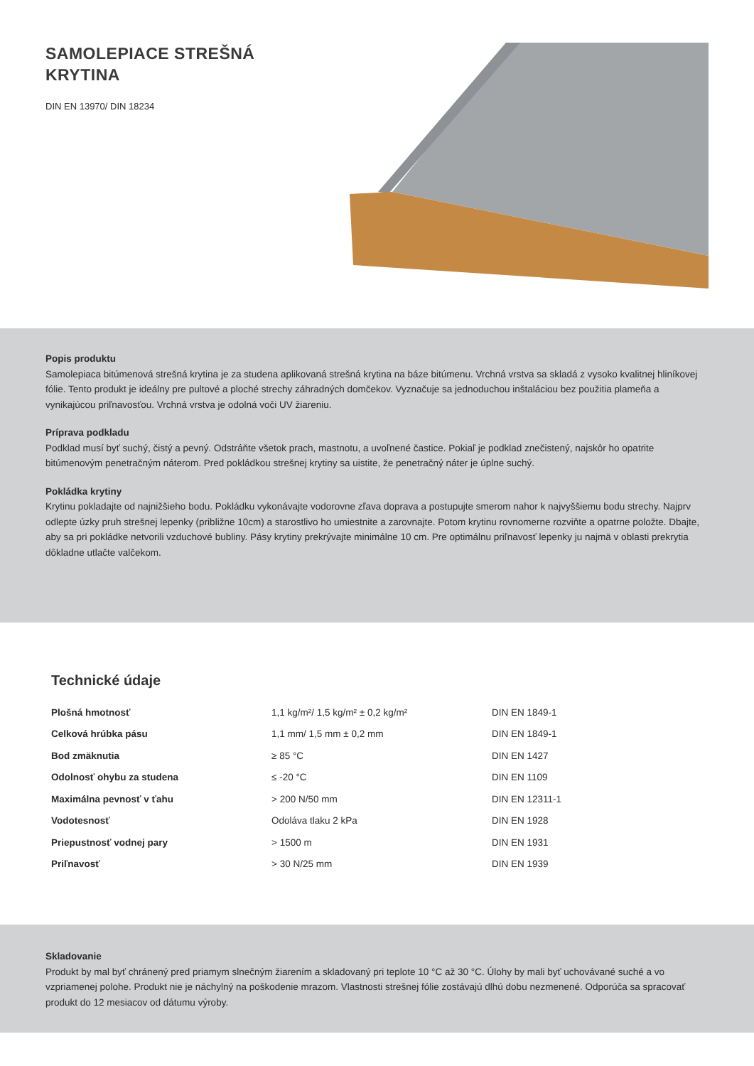SAMOLEPIACE STREŠNÁ
KRYTINA
DIN EN 13970/ DIN 18234
Popis produktu
Samolepiaca bitúmenová strešná krytina je za studena aplikovaná strešná krytina na báze bitúmenu. Vrchná vrstva sa skladá z vysoko kvalitnej hliníkovej fólie. Tento produkt je ideálny pre pultové a ploché strechy záhradných domčekov. Vyznačuje sa jednoduchou inštaláciou bez použitia plameňa a vynikajúcou priľnavosťou. Vrchná vrstva je odolná voči UV žiareniu.
Príprava podkladu
Podklad musí byť suchý, čistý a pevný. Odstráňte všetok prach, mastnotu, a uvoľnené častice. Pokiaľ je podklad znečistený, najskôr ho opatrite bitúmenovým penetračným náterom. Pred pokládkou strešnej krytiny sa uistite, že penetračný náter je úplne suchý.
Pokládka krytiny
Krytinu pokladajte od najnižšieho bodu. Pokládku vykonávajte vodorovne zľava doprava a postupujte smerom nahor k najvyššiemu bodu strechy. Najprv odlepte úzky pruh strešnej lepenky (približne 10cm) a starostlivo ho umiestnite a zarovnajte. Potom krytinu rovnomerne rozviňte a opatrne položte. Dbajte, aby sa pri pokládke netvorili vzduchové bubliny. Pásy krytiny prekrývajte minimálne 10 cm. Pre optimálnu priľnavosť lepenky ju najmä v oblasti prekrytia dôkladne utlačte valčekom.
Technické údaje
| Plošná hmotnosť | 1,1 kg/m²/ 1,5 kg/m² ± 0,2 kg/m² | DIN EN 1849-1 |
| Celková hrúbka pásu | 1,1 mm/ 1,5 mm ± 0,2 mm | DIN EN 1849-1 |
| Bod zmäknutia | ≥ 85 °C | DIN EN 1427 |
| Odolnosť ohybu za studena | ≤ -20 °C | DIN EN 1109 |
| Maximálna pevnosť v ťahu | > 200 N/50 mm | DIN EN 12311-1 |
| Vodotesnosť | Odoláva tlaku 2 kPa | DIN EN 1928 |
| Priepustnosť vodnej pary | > 1500 m | DIN EN 1931 |
| Priľnavosť | > 30 N/25 mm | DIN EN 1939 |
Skladovanie
Produkt by mal byť chránený pred priamym slnečným žiarením a skladovaný pri teplote 10 °C až 30 °C. Úlohy by mali byť uchovávané suché a vo vzpriamenej polohe. Produkt nie je náchylný na poškodenie mrazom. Vlastnosti strešnej fólie zostávajú dlhú dobu nezmenené. Odporúča sa spracovať produkt do 12 mesiacov od dátumu výroby.